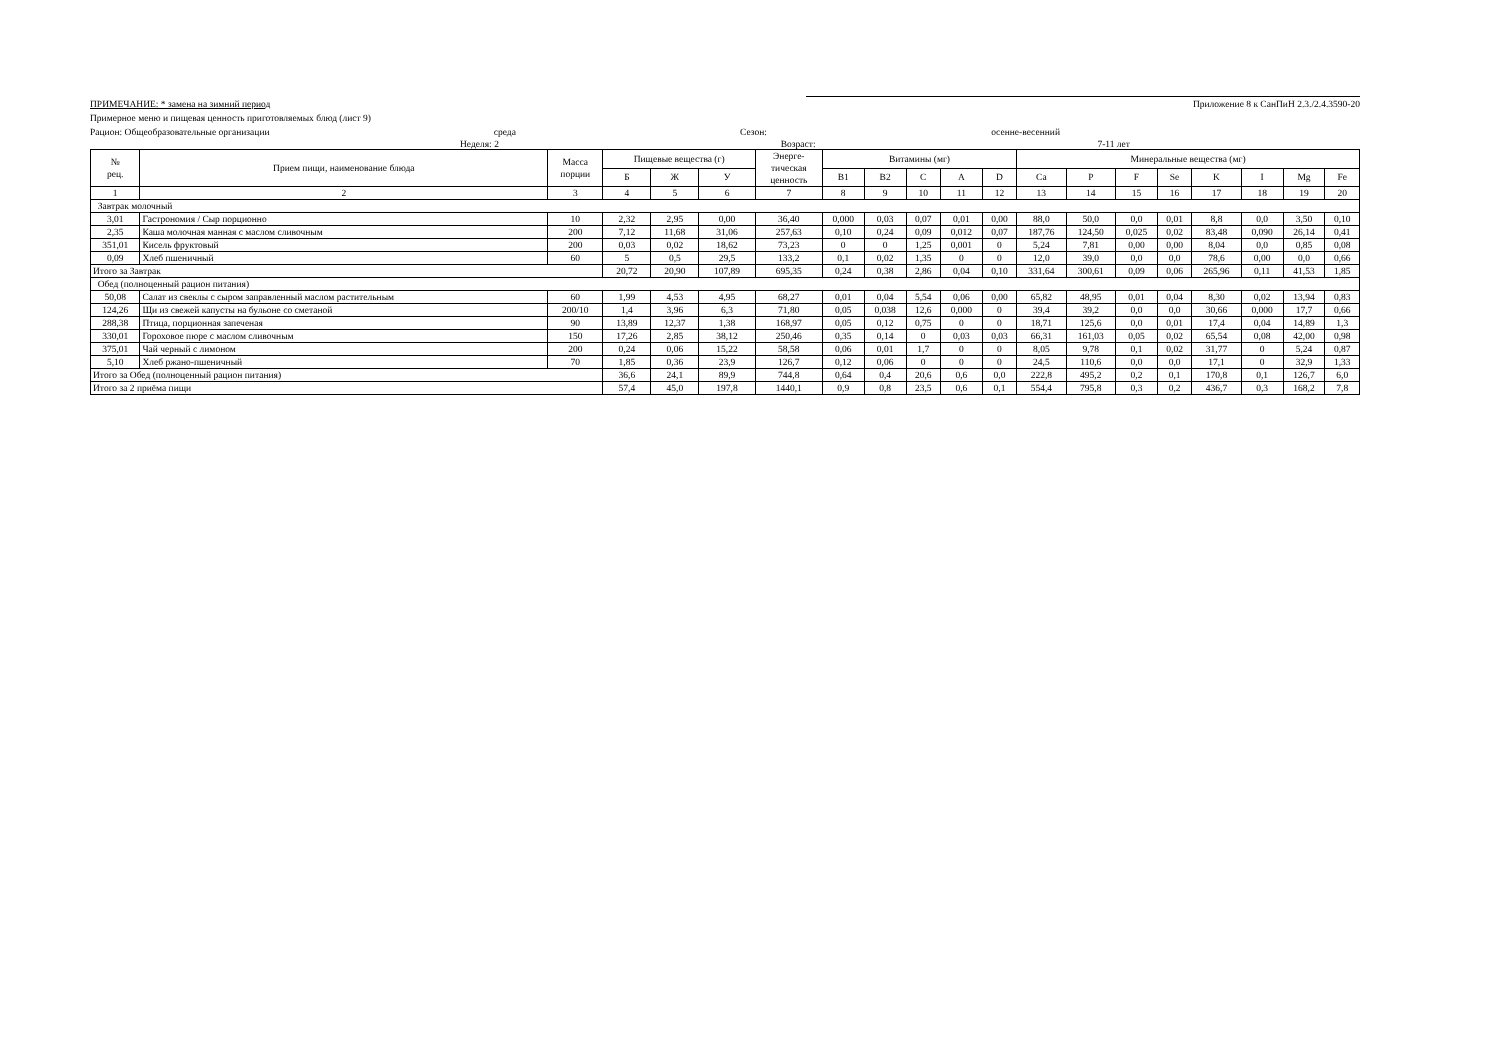ПРИМЕЧАНИЕ: * замена на зимний период Приложение 8 к СанПиН 2.3./2.4.3590-20
Примерное меню и пищевая ценность приготовляемых блюд (лист 9)
Рацион: Общеобразовательные организации среда Сезон: осенне-весенний
Неделя: 2 Возраст: 7-11 лет
| № рец. | Прием пищи, наименование блюда | Масса порции | Пищевые вещества (г) | | | Энерге- тическая ценность | Витамины (мг) | | | | | Минеральные вещества (мг) | | | | | | | |
| --- | --- | --- | --- | --- | --- | --- | --- | --- | --- | --- | --- | --- | --- | --- | --- | --- | --- | --- | --- |
| | | | Б | Ж | У | | B1 | B2 | C | A | D | Ca | P | F | Se | K | I | Mg | Fe |
| 1 | 2 | 3 | 4 | 5 | 6 | 7 | 8 | 9 | 10 | 11 | 12 | 13 | 14 | 15 | 16 | 17 | 18 | 19 | 20 |
| Завтрак молочный | | | | | | | | | | | | | | | | | | | |
| 3,01 | Гастрономия / Сыр порционно | 10 | 2,32 | 2,95 | 0,00 | 36,40 | 0,000 | 0,03 | 0,07 | 0,01 | 0,00 | 88,0 | 50,0 | 0,0 | 0,01 | 8,8 | 0,0 | 3,50 | 0,10 |
| 2,35 | Каша молочная манная с маслом сливочным | 200 | 7,12 | 11,68 | 31,06 | 257,63 | 0,10 | 0,24 | 0,09 | 0,012 | 0,07 | 187,76 | 124,50 | 0,025 | 0,02 | 83,48 | 0,090 | 26,14 | 0,41 |
| 351,01 | Кисель фруктовый | 200 | 0,03 | 0,02 | 18,62 | 73,23 | 0 | 0 | 1,25 | 0,001 | 0 | 5,24 | 7,81 | 0,00 | 0,00 | 8,04 | 0,0 | 0,85 | 0,08 |
| 0,09 | Хлеб пшеничный | 60 | 5 | 0,5 | 29,5 | 133,2 | 0,1 | 0,02 | 1,35 | 0 | 0 | 12,0 | 39,0 | 0,0 | 0,0 | 78,6 | 0,00 | 0,0 | 0,66 |
| Итого за Завтрак | | | 20,72 | 20,90 | 107,89 | 695,35 | 0,24 | 0,38 | 2,86 | 0,04 | 0,10 | 331,64 | 300,61 | 0,09 | 0,06 | 265,96 | 0,11 | 41,53 | 1,85 |
| Обед (полноценный рацион питания) | | | | | | | | | | | | | | | | | | | |
| 50,08 | Салат из свеклы с сыром заправленный маслом растительным | 60 | 1,99 | 4,53 | 4,95 | 68,27 | 0,01 | 0,04 | 5,54 | 0,06 | 0,00 | 65,82 | 48,95 | 0,01 | 0,04 | 8,30 | 0,02 | 13,94 | 0,83 |
| 124,26 | Щи из свежей капусты на бульоне со сметаной | 200/10 | 1,4 | 3,96 | 6,3 | 71,80 | 0,05 | 0,038 | 12,6 | 0,000 | 0 | 39,4 | 39,2 | 0,0 | 0,0 | 30,66 | 0,000 | 17,7 | 0,66 |
| 288,38 | Птица, порционная запеченая | 90 | 13,89 | 12,37 | 1,38 | 168,97 | 0,05 | 0,12 | 0,75 | 0 | 0 | 18,71 | 125,6 | 0,0 | 0,01 | 17,4 | 0,04 | 14,89 | 1,3 |
| 330,01 | Гороховое пюре с маслом сливочным | 150 | 17,26 | 2,85 | 38,12 | 250,46 | 0,35 | 0,14 | 0 | 0,03 | 0,03 | 66,31 | 161,03 | 0,05 | 0,02 | 65,54 | 0,08 | 42,00 | 0,98 |
| 375,01 | Чай черный с лимоном | 200 | 0,24 | 0,06 | 15,22 | 58,58 | 0,06 | 0,01 | 1,7 | 0 | 0 | 8,05 | 9,78 | 0,1 | 0,02 | 31,77 | 0 | 5,24 | 0,87 |
| 5,10 | Хлеб ржано-пшеничный | 70 | 1,85 | 0,36 | 23,9 | 126,7 | 0,12 | 0,06 | 0 | 0 | 0 | 24,5 | 110,6 | 0,0 | 0,0 | 17,1 | 0 | 32,9 | 1,33 |
| Итого за Обед (полноценный рацион питания) | | | 36,6 | 24,1 | 89,9 | 744,8 | 0,64 | 0,4 | 20,6 | 0,6 | 0,0 | 222,8 | 495,2 | 0,2 | 0,1 | 170,8 | 0,1 | 126,7 | 6,0 |
| Итого за 2 приёма пищи | | | 57,4 | 45,0 | 197,8 | 1440,1 | 0,9 | 0,8 | 23,5 | 0,6 | 0,1 | 554,4 | 795,8 | 0,3 | 0,2 | 436,7 | 0,3 | 168,2 | 7,8 |